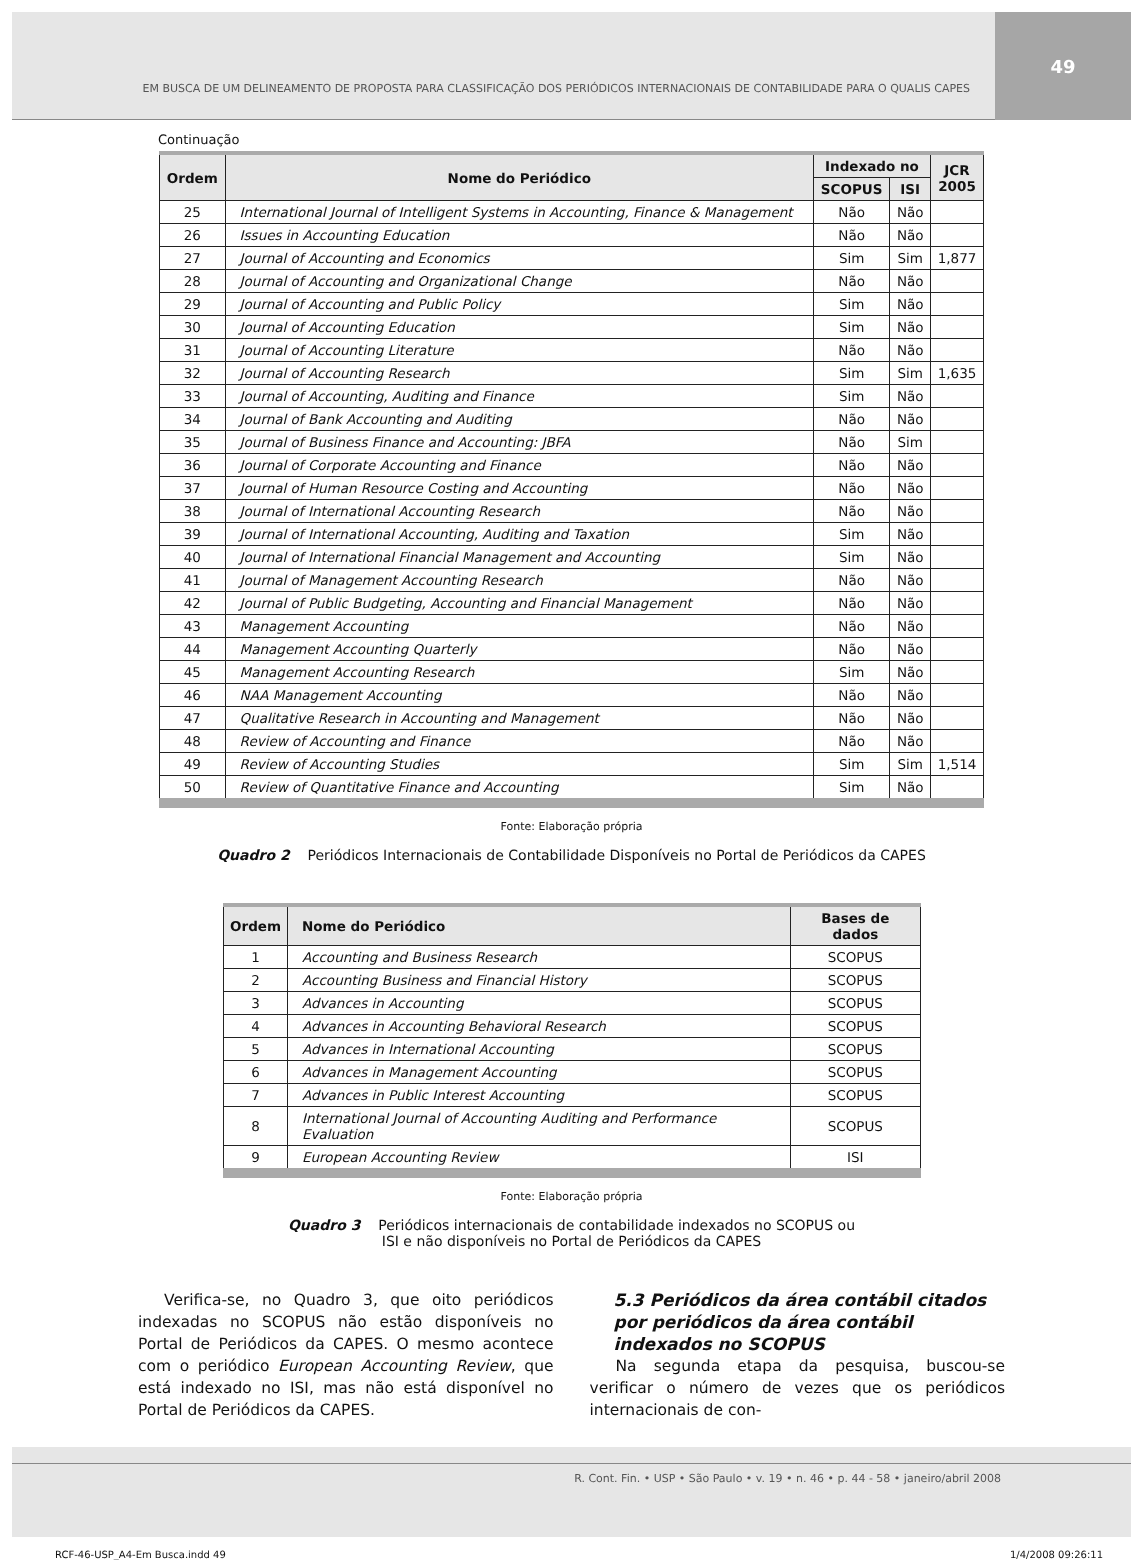EM BUSCA DE UM DELINEAMENTO DE PROPOSTA PARA CLASSIFICAÇÃO DOS PERIÓDICOS INTERNACIONAIS DE CONTABILIDADE PARA O QUALIS CAPES
49
Continuação
| Ordem | Nome do Periódico | Indexado no | | JCR 2005 |
| --- | --- | --- | --- | --- |
| | | SCOPUS | ISI | |
| 25 | International Journal of Intelligent Systems in Accounting, Finance & Management | Não | Não | |
| 26 | Issues in Accounting Education | Não | Não | |
| 27 | Journal of Accounting and Economics | Sim | Sim | 1,877 |
| 28 | Journal of Accounting and Organizational Change | Não | Não | |
| 29 | Journal of Accounting and Public Policy | Sim | Não | |
| 30 | Journal of Accounting Education | Sim | Não | |
| 31 | Journal of Accounting Literature | Não | Não | |
| 32 | Journal of Accounting Research | Sim | Sim | 1,635 |
| 33 | Journal of Accounting, Auditing and Finance | Sim | Não | |
| 34 | Journal of Bank Accounting and Auditing | Não | Não | |
| 35 | Journal of Business Finance and Accounting: JBFA | Não | Sim | |
| 36 | Journal of Corporate Accounting and Finance | Não | Não | |
| 37 | Journal of Human Resource Costing and Accounting | Não | Não | |
| 38 | Journal of International Accounting Research | Não | Não | |
| 39 | Journal of International Accounting, Auditing and Taxation | Sim | Não | |
| 40 | Journal of International Financial Management and Accounting | Sim | Não | |
| 41 | Journal of Management Accounting Research | Não | Não | |
| 42 | Journal of Public Budgeting, Accounting and Financial Management | Não | Não | |
| 43 | Management Accounting | Não | Não | |
| 44 | Management Accounting Quarterly | Não | Não | |
| 45 | Management Accounting Research | Sim | Não | |
| 46 | NAA Management Accounting | Não | Não | |
| 47 | Qualitative Research in Accounting and Management | Não | Não | |
| 48 | Review of Accounting and Finance | Não | Não | |
| 49 | Review of Accounting Studies | Sim | Sim | 1,514 |
| 50 | Review of Quantitative Finance and Accounting | Sim | Não | |
Fonte: Elaboração própria
Quadro 2 Periódicos Internacionais de Contabilidade Disponíveis no Portal de Periódicos da CAPES
| Ordem | Nome do Periódico | Bases de dados |
| --- | --- | --- |
| 1 | Accounting and Business Research | SCOPUS |
| 2 | Accounting Business and Financial History | SCOPUS |
| 3 | Advances in Accounting | SCOPUS |
| 4 | Advances in Accounting Behavioral Research | SCOPUS |
| 5 | Advances in International Accounting | SCOPUS |
| 6 | Advances in Management Accounting | SCOPUS |
| 7 | Advances in Public Interest Accounting | SCOPUS |
| 8 | International Journal of Accounting Auditing and Performance Evaluation | SCOPUS |
| 9 | European Accounting Review | ISI |
Fonte: Elaboração própria
Quadro 3 Periódicos internacionais de contabilidade indexados no SCOPUS ou
ISI e não disponíveis no Portal de Periódicos da CAPES
Verifica-se, no Quadro 3, que oito periódicos indexadas no SCOPUS não estão disponíveis no Portal de Periódicos da CAPES. O mesmo acontece com o periódico European Accounting Review, que está indexado no ISI, mas não está disponível no Portal de Periódicos da CAPES.
5.3 Periódicos da área contábil citados por periódicos da área contábil indexados no SCOPUS
Na segunda etapa da pesquisa, buscou-se verificar o número de vezes que os periódicos internacionais de con-
R. Cont. Fin. • USP • São Paulo • v. 19 • n. 46 • p. 44 - 58 • janeiro/abril 2008
RCF-46-USP_A4-Em Busca.indd 49 1/4/2008 09:26:11